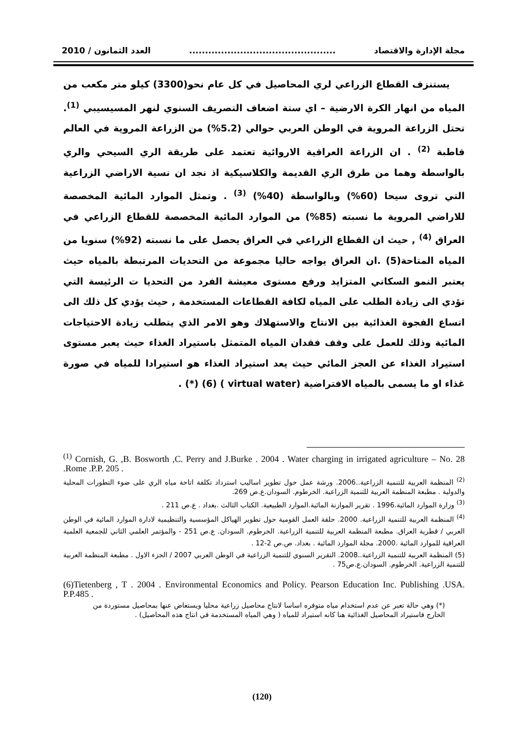مجلة الإدارة والاقتصاد.............................................. العدد الثمانون / 2010
يستنزف القطاع الزراعي لري المحاصيل في كل عام نحو(3300) كيلو متر مكعب من المياه من انهار الكرة الارضية – اي ستة اضعاف التصريف السنوي لنهر المسيسيبي <sup>(1)</sup>. تحتل الزراعة المروية في الوطن العربي حوالي (5.2%) من الزراعة المروية في العالم قاطبة <sup>(2)</sup> . ان الزراعة العراقية الاروائية تعتمد على طريقة الري السيحي والري بالواسطة وهما من طرق الري القديمة والكلاسيكية اذ نجد ان نسية الاراضي الزراعية التي تروى سيحا (60%) وبالواسطة (40%) <sup>(3)</sup> . وتمثل الموارد المائية المخصصة للاراضي المروية ما نسبته (85%) من الموارد المائية المخصصة للقطاع الزراعي في العراق <sup>(4)</sup> , حيث ان القطاع الزراعي في العراق يحصل على ما نسبته (92%) سنويا من المياه المتاحة(5) .ان العراق يواجه حاليا مجموعة من التحديات المرتبطة بالمياه حيث يعتبر النمو السكاني المتزايد ورفع مستوى معيشة الفرد من التحديا ت الرئيسة التي تؤدي الى زيادة الطلب على المياه لكافة القطاعات المستخدمة , حيث يؤدي كل ذلك الى اتساع الفجوة الغذائية بين الانتاج والاستهلاك وهو الامر الذي يتطلب زيادة الاحتياجات المائية وذلك للعمل على وقف فقدان المياه المتمثل باستيراد الغذاء حيث يعبر مستوى استيراد الغذاء عن العجز المائي حيث يعد استيراد الغذاء هو استيرادا للمياه في صورة غذاء او ما يسمى بالمياه الافتراضية (virtual water ) (6) (*) .
<sup>(1)</sup> Cornish, G. ,B. Bosworth ,C. Perry and J.Burke . 2004 . Water charging in irrigated agriculture – No. 28 .Rome .P.P. 205 .
<sup>(2)</sup> المنظمة العربية للتنمية الزراعية..2006. ورشة عمل حول تطوير اساليب استرداد تكلفة اتاحة مياه الري على ضوء التطورات المحلية والدولية . مطبعة المنظمة العربية للتنمية الزراعية. الخرطوم. السودان.ع.ص 269.
<sup>(3)</sup> وزارة الموارد المائية.1996 . تقرير الموازنة المائية.الموارد الطبيعية. الكتاب الثالث .بغداد . ع.ص 211 .
<sup>(4)</sup> المنظمة العربية للتنمية الزراعية. 2000. حلقة العمل القومية حول تطوير الهياكل المؤسسية والتنظيمية لادارة الموارد المائية في الوطن العربي / قطرية العراق. مطبعة المنظمة العربية للتنمية الزراعية. الخرطوم. السودان. ع.ص 251 - والمؤتمر العلمي الثاني للجمعية العلمية العراقية للموارد المائية .2000. مجلة الموارد المائية . بغداد. ص.ص 2-12 .
(5) المنظمة العربية للتنمية الزراعية..2008. التقرير السنوي للتنمية الزراعية في الوطن العربي 2007 / الجزء الاول . مطبعة المنظمة العربية للتنمية الزراعية. الخرطوم. السودان.ع.ص75 .
(6)Tietenberg , T . 2004 . Environmental Economics and Policy. Pearson Education Inc. Publishing .USA. P.P.485 .
(*) وهي حالة تعبر عن عدم استخدام مياه متوفره اساسا لانتاج محاصيل زراعية محليا ويستعاض عنها بمحاصيل مستوردة من الخارج فاستيراد المحاصيل الغذائية هنا كانه استيراد للمياه ( وهي المياه المستخدمة في انتاج هذه المحاصيل) .
(120)